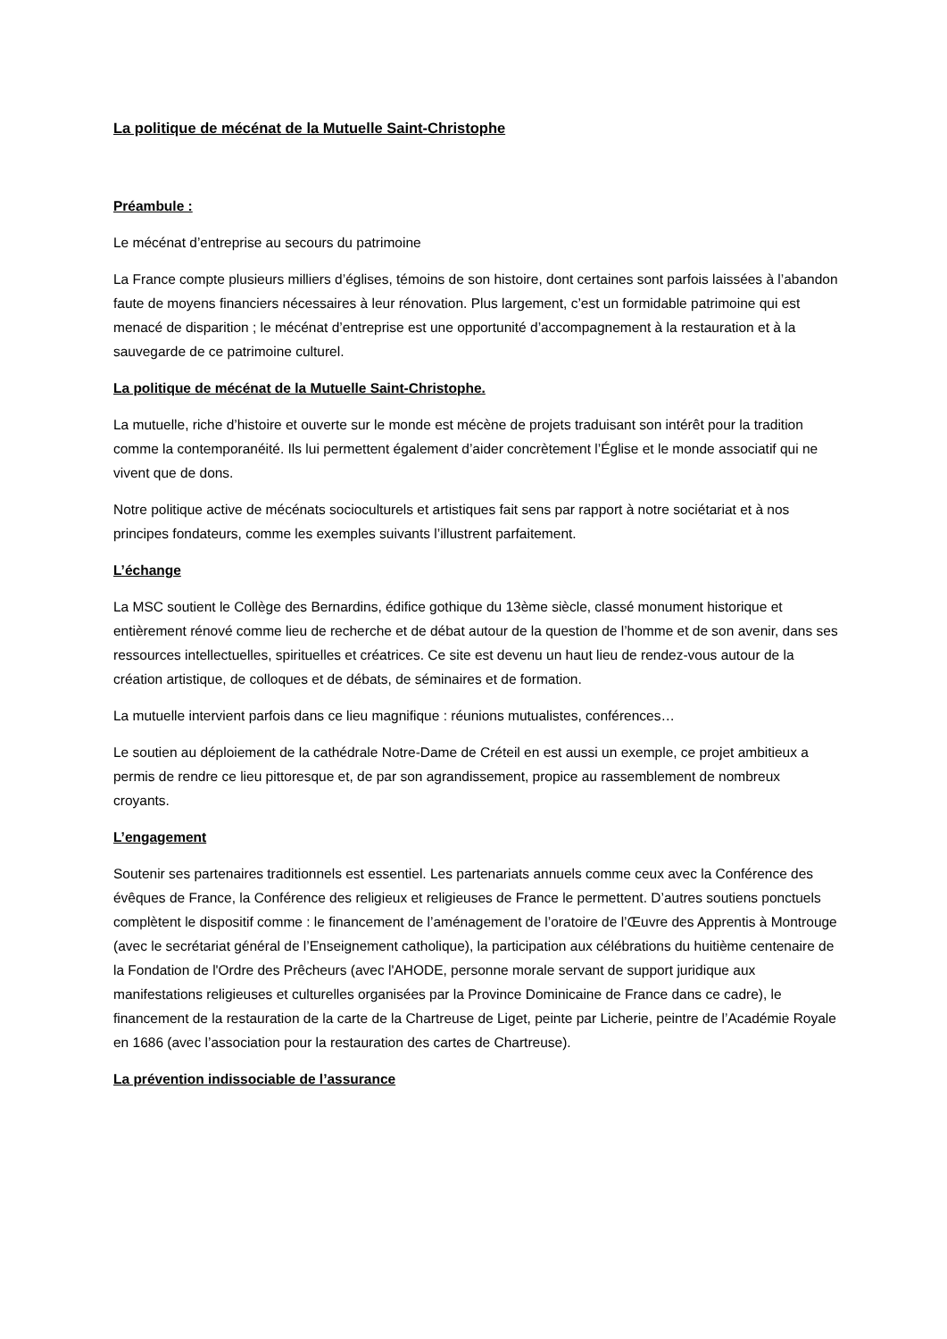La politique de mécénat de la Mutuelle Saint-Christophe
Préambule :
Le mécénat d’entreprise au secours du patrimoine
La France compte plusieurs milliers d’églises, témoins de son histoire, dont certaines sont parfois laissées à l’abandon faute de moyens financiers nécessaires à leur rénovation. Plus largement, c’est un formidable patrimoine qui est menacé de disparition ; le mécénat d’entreprise est une opportunité d’accompagnement à la restauration et à la sauvegarde de ce patrimoine culturel.
La politique de mécénat de la Mutuelle Saint-Christophe.
La mutuelle, riche d’histoire et ouverte sur le monde est mécène de projets traduisant son intérêt pour la tradition comme la contemporanéité. Ils lui permettent également d’aider concrètement l’Église et le monde associatif qui ne vivent que de dons.
Notre politique active de mécénats socioculturels et artistiques fait sens par rapport à notre sociétariat et à nos principes fondateurs, comme les exemples suivants l’illustrent parfaitement.
L’échange
La MSC soutient le Collège des Bernardins, édifice gothique du 13ème siècle, classé monument historique et entièrement rénové comme lieu de recherche et de débat autour de la question de l’homme et de son avenir, dans ses ressources intellectuelles, spirituelles et créatrices. Ce site est devenu un haut lieu de rendez-vous autour de la création artistique, de colloques et de débats, de séminaires et de formation.
La mutuelle intervient parfois dans ce lieu magnifique : réunions mutualistes, conférences…
Le soutien au déploiement de la cathédrale Notre-Dame de Créteil en est aussi un exemple, ce projet ambitieux a permis de rendre ce lieu pittoresque et, de par son agrandissement, propice au rassemblement de nombreux croyants.
L’engagement
Soutenir ses partenaires traditionnels est essentiel. Les partenariats annuels comme ceux avec la Conférence des évêques de France, la Conférence des religieux et religieuses de France le permettent. D’autres soutiens ponctuels complètent le dispositif comme : le financement de l’aménagement de l’oratoire de l’Œuvre des Apprentis à Montrouge (avec le secrétariat général de l’Enseignement catholique), la participation aux célébrations du huitième centenaire de la Fondation de l'Ordre des Prêcheurs (avec l'AHODE, personne morale servant de support juridique aux manifestations religieuses et culturelles organisées par la Province Dominicaine de France dans ce cadre), le financement de la restauration de la carte de la Chartreuse de Liget, peinte par Licherie, peintre de l’Académie Royale en 1686 (avec l’association pour la restauration des cartes de Chartreuse).
La prévention indissociable de l’assurance